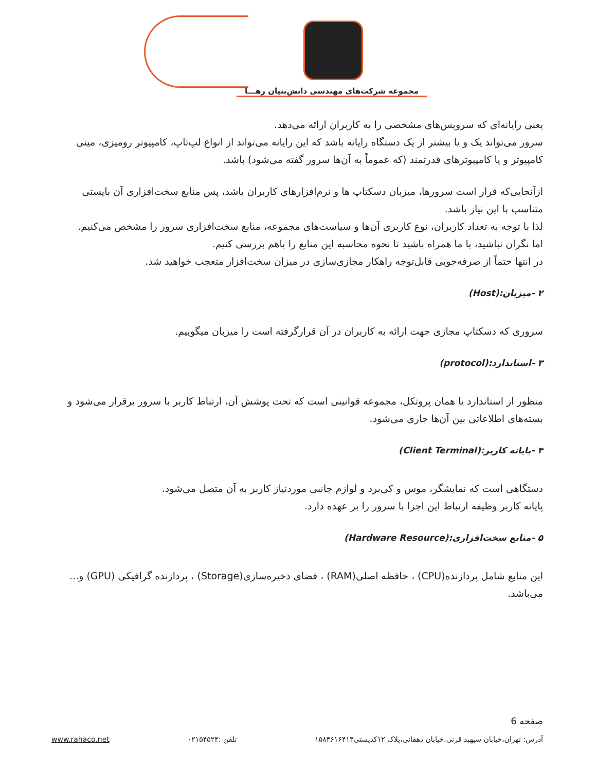مجموعه شرکت‌های مهندسی دانش‌بنیان رهـــا
یعنی رایانه‌ای که سرویس‌های مشخصی را به کاربران ارائه می‌دهد.
سرور می‌تواند یک و یا بیشتر از یک دستگاه رایانه باشد که این رایانه می‌تواند از انواع لپ‌تاپ، کامپیوتر رومیزی، مینی کامپیوتر و یا کامپیوترهای قدرتمند (که عموماً به آن‌ها سرور گفته می‌شود) باشد.
ازآنجایی‌که قرار است سرورها، میزبان دسکتاپ ها و نرم‌افزارهای کاربران باشد، پس منابع سخت‌افزاری آن بایستی متناسب با این نیاز باشد.
لذا با توجه به تعداد کاربران، نوع کاربری آن‌ها و سیاست‌های مجموعه، منابع سخت‌افزاری سرور را مشخص می‌کنیم.
اما نگران نباشید، با ما همراه باشید تا نحوه محاسبه این منابع را باهم بررسی کنیم.
در انتها حتماً از صرفه‌جویی قابل‌توجه راهکار مجازی‌سازی در میزان سخت‌افزار متعجب خواهید شد.
۲ -میزبان:(Host)
سروری که دسکتاپ مجازی جهت ارائه به کاربران در آن قرارگرفته است را میزبان میگوییم.
۳ -استاندارد:(protocol)
منظور از استاندارد یا همان پروتکل، مجموعه قوانینی است که تحت پوشش آن، ارتباط کاربر با سرور برقرار می‌شود و بسته‌های اطلاعاتی بین آن‌ها جاری می‌شود.
۴ -پایانه کاربر:(Client Terminal)
دستگاهی است که نمایشگر، موس و کی‌برد و لوازم جانبی موردنیاز کاربر به آن متصل می‌شود.
پایانه کاربر وظیفه ارتباط این اجزا با سرور را بر عهده دارد.
۵ -منابع سخت‌افزاری:(Hardware Resource)
این منابع شامل پردازنده(CPU) ، حافظه اصلی(RAM) ، فضای ذخیره‌سازی(Storage) ، پردازنده گرافیکی (GPU) و... می‌باشد.
صفحه 6
آدرس: تهران،خیابان سپهبد قرنی،خیابان دهقانی،پلاک ۱۲کدپستی۱۵۸۳۶۱۶۴۱۴ تلفن :۰۲۱۵۴۵۲۴ www.rahaco.net